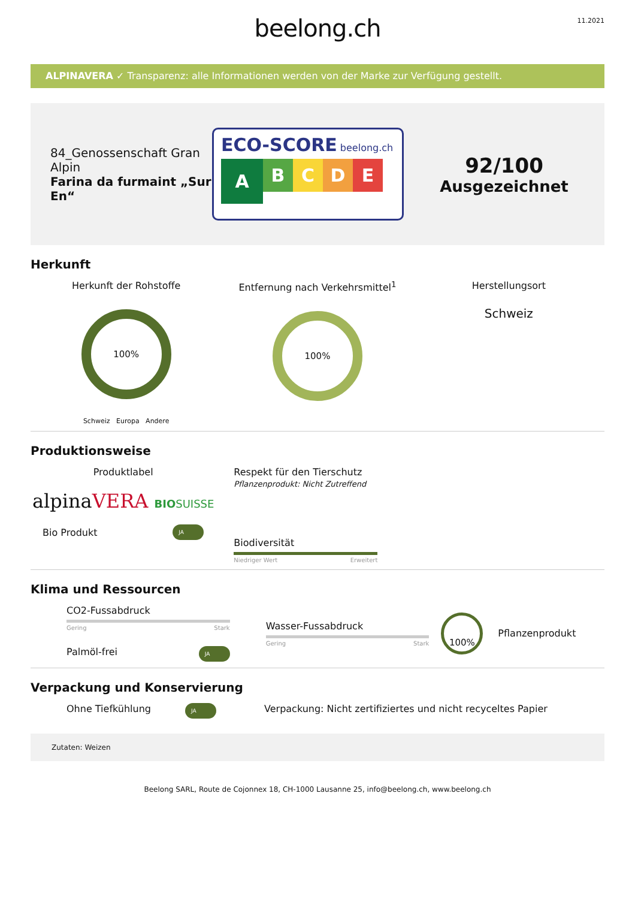beelong.ch
11.2021
ALPINAVERA ✓ Transparenz: alle Informationen werden von der Marke zur Verfügung gestellt.
84_Genossenschaft Gran Alpin
Farina da furmaint „Sur En“
ECO-SCORE beelong.ch
A
B C D E
92/100
Ausgezeichnet
Herkunft
Herkunft der Rohstoffe
100%
Schweiz Europa Andere
Entfernung nach Verkehrsmittel<sup>1</sup>
100%
Herstellungsort
Schweiz
Produktionsweise
Produktlabel
alpinaVERA BIOSUISSE
Bio Produkt JA
Respekt für den Tierschutz
Pflanzenprodukt: Nicht Zutreffend
Biodiversität
Niedriger Wert Erweitert
Klima und Ressourcen
CO2-Fussabdruck
Gering Stark
Palmöl-frei JA
Wasser-Fussabdruck
Gering Stark
100%
Pflanzenprodukt
Verpackung und Konservierung
Ohne Tiefkühlung JA
Verpackung: Nicht zertifiziertes und nicht recyceltes Papier
Zutaten: Weizen
Beelong SARL, Route de Cojonnex 18, CH-1000 Lausanne 25, info@beelong.ch, www.beelong.ch